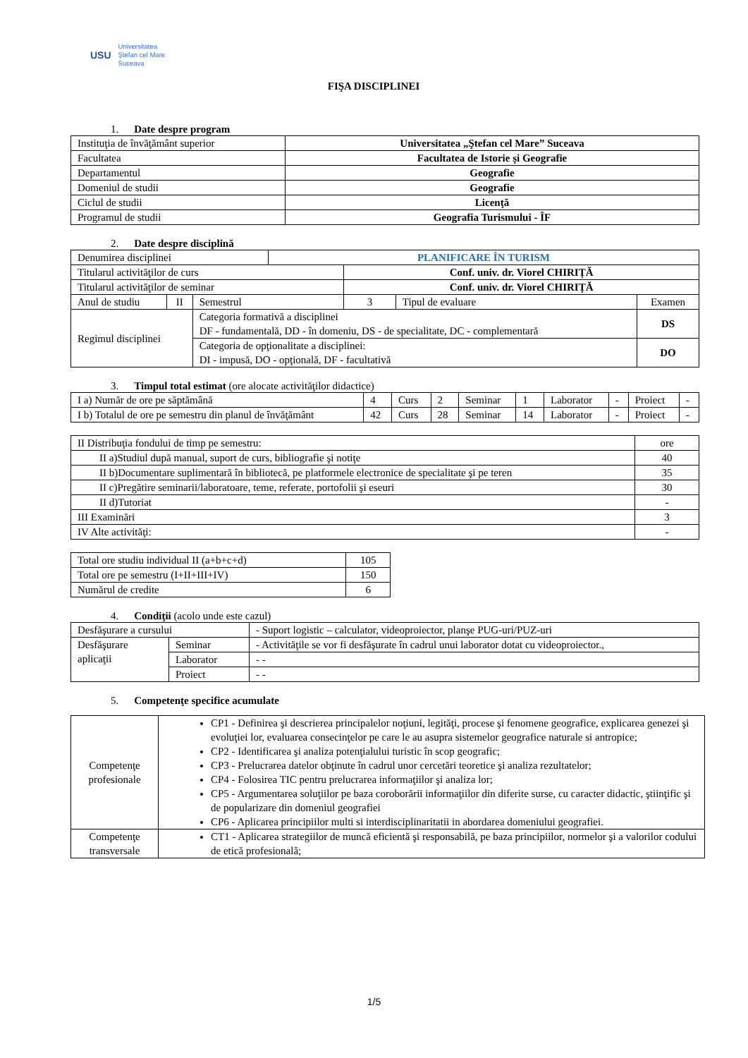USU
Universitatea
Ştefan cel Mare
Suceava
FIŞA DISCIPLINEI
1. Date despre program
| Instituţia de învăţământ superior | Universitatea „Ştefan cel Mare” Suceava |
| Facultatea | Facultatea de Istorie şi Geografie |
| Departamentul | Geografie |
| Domeniul de studii | Geografie |
| Ciclul de studii | Licenţă |
| Programul de studii | Geografia Turismului - ÎF |
2. Date despre disciplină
| Denumirea disciplinei | | | PLANIFICARE ÎN TURISM | | | | |
| Titularul activităţilor de curs | | | | Conf. univ. dr. Viorel CHIRIȚĂ | | | |
| Titularul activităţilor de seminar | | | | Conf. univ. dr. Viorel CHIRIȚĂ | | | |
| Anul de studiu | II | Semestrul | | 3 | Tipul de evaluare | Examen | |
| Regimul disciplinei | | Categoria formativă a disciplinei DF - fundamentală, DD - în domeniu, DS - de specialitate, DC - complementară | | | | | DS |
| | | Categoria de opţionalitate a disciplinei: DI - impusă, DO - opţională, DF - facultativă | | | | | DO |
3. Timpul total estimat (ore alocate activităţilor didactice)
| I a) Număr de ore pe săptămână | 4 | Curs | 2 | Seminar | 1 | Laborator | - | Proiect | - |
| I b) Totalul de ore pe semestru din planul de învăţământ | 42 | Curs | 28 | Seminar | 14 | Laborator | - | Proiect | - |
| II Distribuţia fondului de timp pe semestru: | ore |
| II a)Studiul după manual, suport de curs, bibliografie şi notiţe | 40 |
| II b)Documentare suplimentară în bibliotecă, pe platformele electronice de specialitate şi pe teren | 35 |
| II c)Pregătire seminarii/laboratoare, teme, referate, portofolii şi eseuri | 30 |
| II d)Tutoriat | - |
| III Examinări | 3 |
| IV Alte activităţi: | - |
| Total ore studiu individual II (a+b+c+d) | 105 |
| Total ore pe semestru (I+II+III+IV) | 150 |
| Numărul de credite | 6 |
4. Condiţii (acolo unde este cazul)
| Desfăşurare a cursului | | - Suport logistic – calculator, videoproiector, planşe PUG-uri/PUZ-uri |
| Desfăşurare aplicaţii | Seminar | - Activităţile se vor fi desfăşurate în cadrul unui laborator dotat cu videoproiector., |
| | Laborator | - - |
| | Proiect | - - |
5. Competenţe specifice acumulate
| Competenţe profesionale | CP1 - Definirea şi descrierea principalelor noţiuni, legităţi, procese şi fenomene geografice, explicarea genezei şi evoluţiei lor, evaluarea consecinţelor pe care le au asupra sistemelor geografice naturale si antropice; CP2 - Identificarea şi analiza potenţialului turistic în scop geografic; CP3 - Prelucrarea datelor obţinute în cadrul unor cercetări teoretice şi analiza rezultatelor; CP4 - Folosirea TIC pentru prelucrarea informaţiilor şi analiza lor; CP5 - Argumentarea soluţiilor pe baza coroborării informaţiilor din diferite surse, cu caracter didactic, ştiinţific şi de popularizare din domeniul geografiei CP6 - Aplicarea principiilor multi si interdisciplinaritatii in abordarea domeniului geografiei. |
| Competenţe transversale | CT1 - Aplicarea strategiilor de muncă eficientă şi responsabilă, pe baza principiilor, normelor şi a valorilor codului de etică profesională; |
1/5